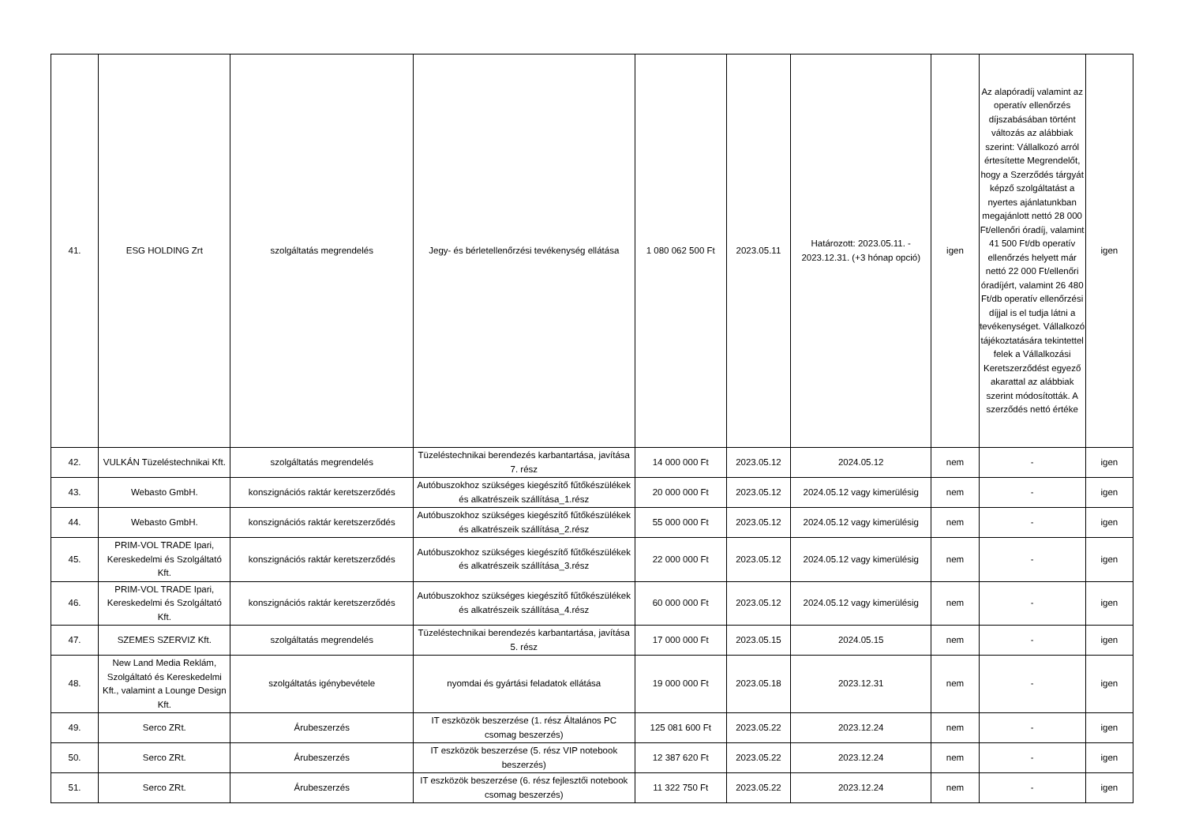| 41. | ESG HOLDING Zrt | szolgáltatás megrendelés | Jegy- és bérletellenőrzési tevékenység ellátása | 1 080 062 500 Ft | 2023.05.11 | Határozott: 2023.05.11. - 2023.12.31. (+3 hónap opció) | igen | Az alapóradíj valamint az operatív ellenőrzés díjszabásában történt változás az alábbiak szerint: Vállalkozó arról értesítette Megrendelőt, hogy a Szerződés tárgyát képző szolgáltatást a nyertes ajánlatunkban megajánlott nettó 28 000 Ft/ellenőri óradíj, valamint 41 500 Ft/db operatív ellenőrzés helyett már nettó 22 000 Ft/ellenőri óradíjért, valamint 26 480 Ft/db operatív ellenőrzési díjjal is el tudja látni a tevékenységet. Vállalkozó tájékoztatására tekintettel felek a Vállalkozási Keretszerződést egyező akarattal az alábbiak szerint módosították. A szerződés nettó értéke | igen |
| 42. | VULKÁN Tüzeléstechnikai Kft. | szolgáltatás megrendelés | Tüzeléstechnikai berendezés karbantartása, javítása 7. rész | 14 000 000 Ft | 2023.05.12 | 2024.05.12 | nem | - | igen |
| 43. | Webasto GmbH. | konszignációs raktár keretszerződés | Autóbuszokhoz szükséges kiegészítő fűtőkészülékek és alkatrészeik szállítása_1.rész | 20 000 000 Ft | 2023.05.12 | 2024.05.12 vagy kimerülésig | nem | - | igen |
| 44. | Webasto GmbH. | konszignációs raktár keretszerződés | Autóbuszokhoz szükséges kiegészítő fűtőkészülékek és alkatrészeik szállítása_2.rész | 55 000 000 Ft | 2023.05.12 | 2024.05.12 vagy kimerülésig | nem | - | igen |
| 45. | PRIM-VOL TRADE Ipari, Kereskedelmi és Szolgáltató Kft. | konszignációs raktár keretszerződés | Autóbuszokhoz szükséges kiegészítő fűtőkészülékek és alkatrészeik szállítása_3.rész | 22 000 000 Ft | 2023.05.12 | 2024.05.12 vagy kimerülésig | nem | - | igen |
| 46. | PRIM-VOL TRADE Ipari, Kereskedelmi és Szolgáltató Kft. | konszignációs raktár keretszerződés | Autóbuszokhoz szükséges kiegészítő fűtőkészülékek és alkatrészeik szállítása_4.rész | 60 000 000 Ft | 2023.05.12 | 2024.05.12 vagy kimerülésig | nem | - | igen |
| 47. | SZEMES SZERVIZ Kft. | szolgáltatás megrendelés | Tüzeléstechnikai berendezés karbantartása, javítása 5. rész | 17 000 000 Ft | 2023.05.15 | 2024.05.15 | nem | - | igen |
| 48. | New Land Media Reklám, Szolgáltató és Kereskedelmi Kft., valamint a Lounge Design Kft. | szolgáltatás igénybevétele | nyomdai és gyártási feladatok ellátása | 19 000 000 Ft | 2023.05.18 | 2023.12.31 | nem | - | igen |
| 49. | Serco ZRt. | Árubeszerzés | IT eszközök beszerzése (1. rész Általános PC csomag beszerzés) | 125 081 600 Ft | 2023.05.22 | 2023.12.24 | nem | - | igen |
| 50. | Serco ZRt. | Árubeszerzés | IT eszközök beszerzése (5. rész VIP notebook beszerzés) | 12 387 620 Ft | 2023.05.22 | 2023.12.24 | nem | - | igen |
| 51. | Serco ZRt. | Árubeszerzés | IT eszközök beszerzése (6. rész fejlesztői notebook csomag beszerzés) | 11 322 750 Ft | 2023.05.22 | 2023.12.24 | nem | - | igen |